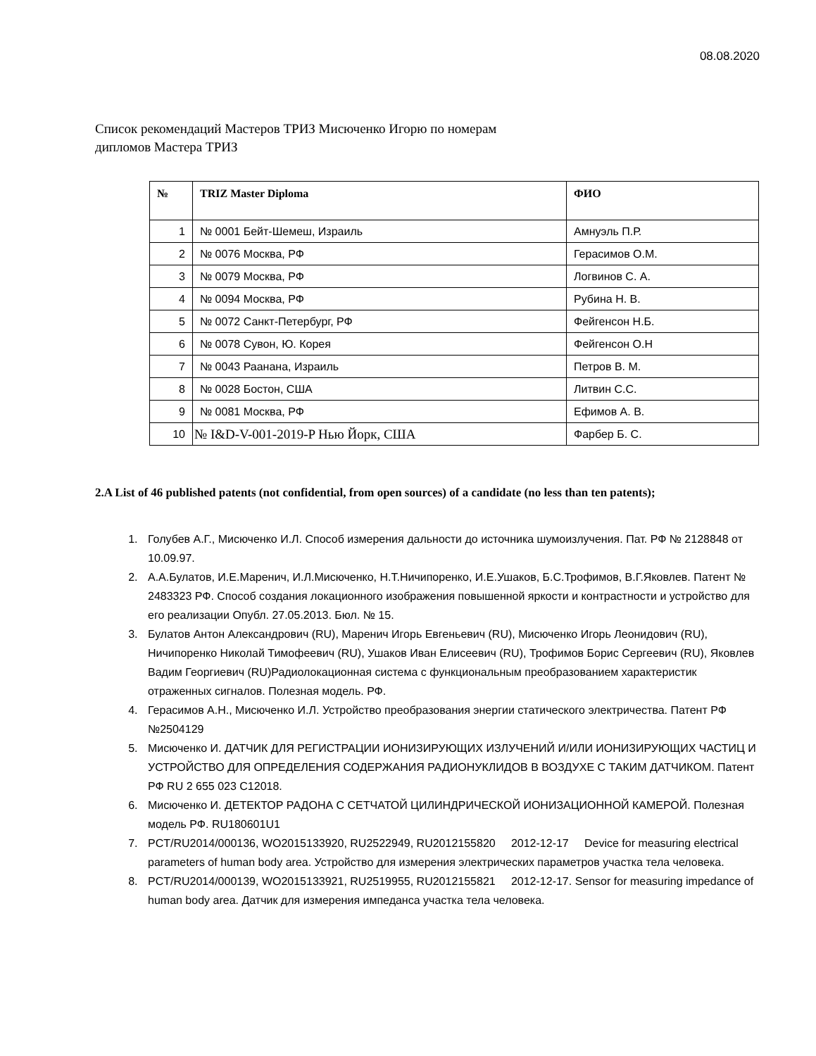08.08.2020
Список рекомендаций Мастеров ТРИЗ Мисюченко Игорю по номерам
дипломов Мастера ТРИЗ
| № | TRIZ Master Diploma | ФИО |
| --- | --- | --- |
| 1 | № 0001 Бейт-Шемеш, Израиль | Амнуэль П.Р. |
| 2 | № 0076 Москва, РФ | Герасимов О.М. |
| 3 | № 0079 Москва, РФ | Логвинов С. А. |
| 4 | № 0094 Москва, РФ | Рубина Н. В. |
| 5 | № 0072 Санкт-Петербург, РФ | Фейгенсон Н.Б. |
| 6 | № 0078 Сувон, Ю. Корея | Фейгенсон О.Н |
| 7 | № 0043 Раанана, Израиль | Петров В. М. |
| 8 | № 0028 Бостон, США | Литвин С.С. |
| 9 | № 0081 Москва, РФ | Ефимов А. В. |
| 10 | № I&D-V-001-2019-P Нью Йорк, США | Фарбер Б. С. |
2.A List of 46 published patents (not confidential, from open sources) of a candidate (no less than ten patents);
1. Голубев А.Г., Мисюченко И.Л. Способ измерения дальности до источника шумоизлучения. Пат. РФ № 2128848 от 10.09.97.
2. А.А.Булатов, И.Е.Маренич, И.Л.Мисюченко, Н.Т.Ничипоренко, И.Е.Ушаков, Б.С.Трофимов, В.Г.Яковлев. Патент № 2483323 РФ. Способ создания локационного изображения повышенной яркости и контрастности и устройство для его реализации Опубл. 27.05.2013. Бюл. № 15.
3. Булатов Антон Александрович (RU), Маренич Игорь Евгеньевич (RU), Мисюченко Игорь Леонидович (RU), Ничипоренко Николай Тимофеевич (RU), Ушаков Иван Елисеевич (RU), Трофимов Борис Сергеевич (RU), Яковлев Вадим Георгиевич (RU)Радиолокационная система с функциональным преобразованием характеристик отраженных сигналов. Полезная модель. РФ.
4. Герасимов А.Н., Мисюченко И.Л. Устройство преобразования энергии статического электричества. Патент РФ №2504129
5. Мисюченко И. ДАТЧИК ДЛЯ РЕГИСТРАЦИИ ИОНИЗИРУЮЩИХ ИЗЛУЧЕНИЙ И/ИЛИ ИОНИЗИРУЮЩИХ ЧАСТИЦ И УСТРОЙСТВО ДЛЯ ОПРЕДЕЛЕНИЯ СОДЕРЖАНИЯ РАДИОНУКЛИДОВ В ВОЗДУХЕ С ТАКИМ ДАТЧИКОМ. Патент РФ RU 2 655 023 C12018.
6. Мисюченко И. ДЕТЕКТОР РАДОНА С СЕТЧАТОЙ ЦИЛИНДРИЧЕСКОЙ ИОНИЗАЦИОННОЙ КАМЕРОЙ. Полезная модель РФ. RU180601U1
7. PCT/RU2014/000136, WO2015133920, RU2522949, RU2012155820 2012-12-17 Device for measuring electrical parameters of human body area. Устройство для измерения электрических параметров участка тела человека.
8. PCT/RU2014/000139, WO2015133921, RU2519955, RU2012155821 2012-12-17. Sensor for measuring impedance of human body area. Датчик для измерения импеданса участка тела человека.